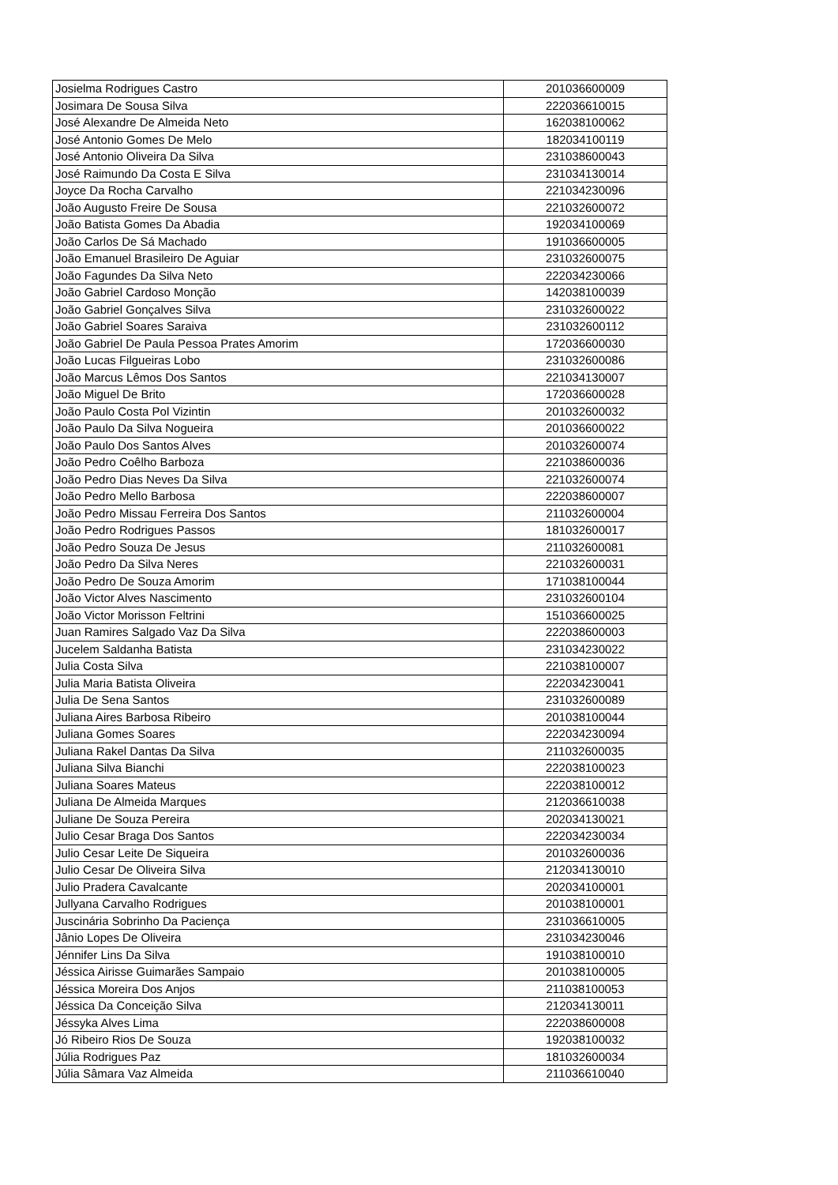| Josielma Rodrigues Castro | 201036600009 |
| Josimara De Sousa Silva | 222036610015 |
| José Alexandre De Almeida Neto | 162038100062 |
| José Antonio Gomes De Melo | 182034100119 |
| José Antonio Oliveira Da Silva | 231038600043 |
| José Raimundo Da Costa E Silva | 231034130014 |
| Joyce Da Rocha Carvalho | 221034230096 |
| João Augusto Freire De Sousa | 221032600072 |
| João Batista Gomes Da Abadia | 192034100069 |
| João Carlos De Sá Machado | 191036600005 |
| João Emanuel Brasileiro De Aguiar | 231032600075 |
| João Fagundes Da Silva Neto | 222034230066 |
| João Gabriel Cardoso Monção | 142038100039 |
| João Gabriel Gonçalves Silva | 231032600022 |
| João Gabriel Soares Saraiva | 231032600112 |
| João Gabriel De Paula Pessoa Prates Amorim | 172036600030 |
| João Lucas Filgueiras Lobo | 231032600086 |
| João Marcus Lêmos Dos Santos | 221034130007 |
| João Miguel De Brito | 172036600028 |
| João Paulo Costa Pol Vizintin | 201032600032 |
| João Paulo Da Silva Nogueira | 201036600022 |
| João Paulo Dos Santos Alves | 201032600074 |
| João Pedro Coêlho Barboza | 221038600036 |
| João Pedro Dias Neves Da Silva | 221032600074 |
| João Pedro Mello Barbosa | 222038600007 |
| João Pedro Missau Ferreira Dos Santos | 211032600004 |
| João Pedro Rodrigues Passos | 181032600017 |
| João Pedro Souza De Jesus | 211032600081 |
| João Pedro Da Silva Neres | 221032600031 |
| João Pedro De Souza Amorim | 171038100044 |
| João Victor Alves Nascimento | 231032600104 |
| João Victor Morisson Feltrini | 151036600025 |
| Juan Ramires Salgado Vaz Da Silva | 222038600003 |
| Jucelem Saldanha Batista | 231034230022 |
| Julia Costa Silva | 221038100007 |
| Julia Maria Batista Oliveira | 222034230041 |
| Julia De Sena Santos | 231032600089 |
| Juliana Aires Barbosa Ribeiro | 201038100044 |
| Juliana Gomes Soares | 222034230094 |
| Juliana Rakel Dantas Da Silva | 211032600035 |
| Juliana Silva Bianchi | 222038100023 |
| Juliana Soares Mateus | 222038100012 |
| Juliana De Almeida Marques | 212036610038 |
| Juliane De Souza Pereira | 202034130021 |
| Julio Cesar Braga Dos Santos | 222034230034 |
| Julio Cesar Leite De Siqueira | 201032600036 |
| Julio Cesar De Oliveira Silva | 212034130010 |
| Julio Pradera Cavalcante | 202034100001 |
| Jullyana Carvalho Rodrigues | 201038100001 |
| Juscinária Sobrinho Da Paciença | 231036610005 |
| Jânio Lopes De Oliveira | 231034230046 |
| Jénnifer Lins Da Silva | 191038100010 |
| Jéssica Airisse Guimarães Sampaio | 201038100005 |
| Jéssica Moreira Dos Anjos | 211038100053 |
| Jéssica Da Conceição Silva | 212034130011 |
| Jéssyka Alves Lima | 222038600008 |
| Jó Ribeiro Rios De Souza | 192038100032 |
| Júlia Rodrigues Paz | 181032600034 |
| Júlia Sâmara Vaz Almeida | 211036610040 |